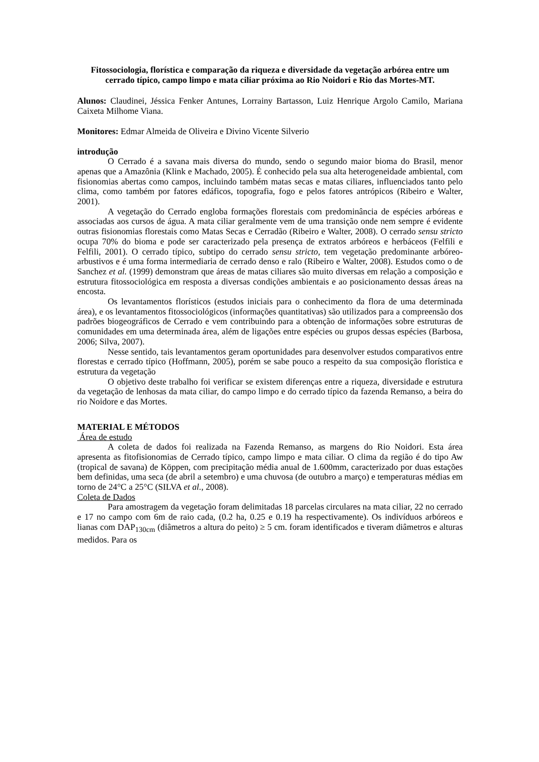Fitossociologia, florística e comparação da riqueza e diversidade da vegetação arbórea entre um cerrado típico, campo limpo e mata ciliar próxima ao Rio Noidori e Rio das Mortes-MT.
Alunos: Claudinei, Jéssica Fenker Antunes, Lorrainy Bartasson, Luiz Henrique Argolo Camilo, Mariana Caixeta Milhome Viana.
Monitores: Edmar Almeida de Oliveira e Divino Vicente Silverio
introdução
O Cerrado é a savana mais diversa do mundo, sendo o segundo maior bioma do Brasil, menor apenas que a Amazônia (Klink e Machado, 2005). É conhecido pela sua alta heterogeneidade ambiental, com fisionomias abertas como campos, incluindo também matas secas e matas ciliares, influenciados tanto pelo clima, como também por fatores edáficos, topografia, fogo e pelos fatores antrópicos (Ribeiro e Walter, 2001).
A vegetação do Cerrado engloba formações florestais com predominância de espécies arbóreas e associadas aos cursos de água. A mata ciliar geralmente vem de uma transição onde nem sempre é evidente outras fisionomias florestais como Matas Secas e Cerradão (Ribeiro e Walter, 2008). O cerrado sensu stricto ocupa 70% do bioma e pode ser caracterizado pela presença de extratos arbóreos e herbáceos (Felfili e Felfili, 2001). O cerrado típico, subtipo do cerrado sensu stricto, tem vegetação predominante arbóreo-arbustivos e é uma forma intermediaria de cerrado denso e ralo (Ribeiro e Walter, 2008). Estudos como o de Sanchez et al. (1999) demonstram que áreas de matas ciliares são muito diversas em relação a composição e estrutura fitossociológica em resposta a diversas condições ambientais e ao posicionamento dessas áreas na encosta.
Os levantamentos florísticos (estudos iniciais para o conhecimento da flora de uma determinada área), e os levantamentos fitossociológicos (informações quantitativas) são utilizados para a compreensão dos padrões biogeográficos de Cerrado e vem contribuindo para a obtenção de informações sobre estruturas de comunidades em uma determinada área, além de ligações entre espécies ou grupos dessas espécies (Barbosa, 2006; Silva, 2007).
Nesse sentido, tais levantamentos geram oportunidades para desenvolver estudos comparativos entre florestas e cerrado típico (Hoffmann, 2005), porém se sabe pouco a respeito da sua composição florística e estrutura da vegetação
O objetivo deste trabalho foi verificar se existem diferenças entre a riqueza, diversidade e estrutura da vegetação de lenhosas da mata ciliar, do campo limpo e do cerrado típico da fazenda Remanso, a beira do rio Noidore e das Mortes.
MATERIAL E MÉTODOS
Área de estudo
A coleta de dados foi realizada na Fazenda Remanso, as margens do Rio Noidori. Esta área apresenta as fitofisionomias de Cerrado típico, campo limpo e mata ciliar. O clima da região é do tipo Aw (tropical de savana) de Köppen, com precipitação média anual de 1.600mm, caracterizado por duas estações bem definidas, uma seca (de abril a setembro) e uma chuvosa (de outubro a março) e temperaturas médias em torno de 24°C a 25°C (SILVA et al., 2008).
Coleta de Dados
Para amostragem da vegetação foram delimitadas 18 parcelas circulares na mata ciliar, 22 no cerrado e 17 no campo com 6m de raio cada, (0.2 ha, 0.25 e 0.19 ha respectivamente). Os indivíduos arbóreos e lianas com DAP<sub>130cm</sub> (diâmetros a altura do peito) ≥ 5 cm. foram identificados e tiveram diâmetros e alturas medidos. Para os